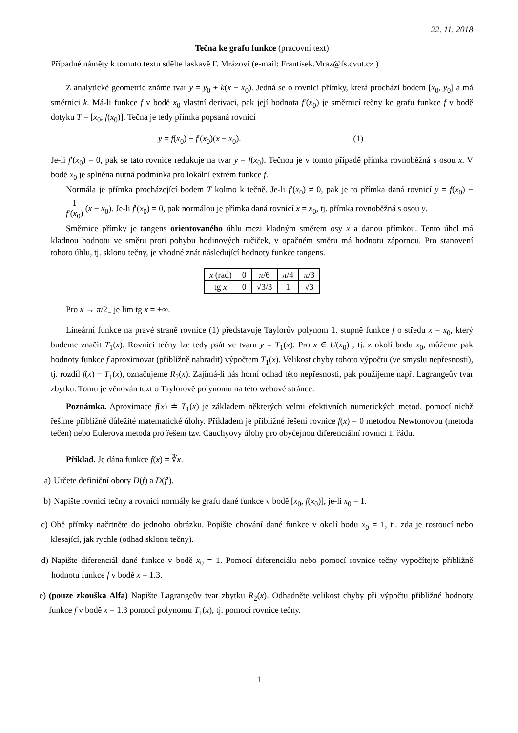22. 11. 2018
Tečna ke grafu funkce (pracovní text)
Případné náměty k tomuto textu sdělte laskavě F. Mrázovi (e-mail: Frantisek.Mraz@fs.cvut.cz )
Z analytické geometrie známe tvar y = y<sub>0</sub> + k(x − x<sub>0</sub>). Jedná se o rovnici přímky, která prochází bodem [x<sub>0</sub>, y<sub>0</sub>] a má směrnici k. Má-li funkce f v bodě x<sub>0</sub> vlastní derivaci, pak její hodnota f′(x<sub>0</sub>) je směrnicí tečny ke grafu funkce f v bodě dotyku T = [x<sub>0</sub>, f(x<sub>0</sub>)]. Tečna je tedy přímka popsaná rovnicí
y = f(x<sub>0</sub>) + f′(x<sub>0</sub>)(x − x<sub>0</sub>). (1)
Je-li f′(x<sub>0</sub>) = 0, pak se tato rovnice redukuje na tvar y = f(x<sub>0</sub>). Tečnou je v tomto případě přímka rovnoběžná s osou x. V bodě x<sub>0</sub> je splněna nutná podmínka pro lokální extrém funkce f.
Normála je přímka procházející bodem T kolmo k tečně. Je-li f′(x<sub>0</sub>) ≠ 0, pak je to přímka daná rovnicí y = f(x<sub>0</sub>) − 1 f′(x<sub>0</sub>) (x − x<sub>0</sub>). Je-li f′(x<sub>0</sub>) = 0, pak normálou je přímka daná rovnicí x = x<sub>0</sub>, tj. přímka rovnoběžná s osou y.
Směrnice přímky je tangens orientovaného úhlu mezi kladným směrem osy x a danou přímkou. Tento úhel má kladnou hodnotu ve směru proti pohybu hodinových ručiček, v opačném směru má hodnotu zápornou. Pro stanovení tohoto úhlu, tj. sklonu tečny, je vhodné znát následující hodnoty funkce tangens.
| x (rad) | 0 | π /6 | π /4 | π /3 |
| tg x | 0 | √3/3 | 1 | √3 |
Pro x → π/2<sub>−</sub> je lim tg x = +∞.
Lineární funkce na pravé straně rovnice (1) představuje Taylorův polynom 1. stupně funkce f o středu x = x<sub>0</sub>, který budeme značit T<sub>1</sub>(x). Rovnici tečny lze tedy psát ve tvaru y = T<sub>1</sub>(x). Pro x ∈ U(x<sub>0</sub>) , tj. z okolí bodu x<sub>0</sub>, můžeme pak hodnoty funkce f aproximovat (přibližně nahradit) výpočtem T<sub>1</sub>(x). Velikost chyby tohoto výpočtu (ve smyslu nepřesnosti), tj. rozdíl f(x) − T<sub>1</sub>(x), označujeme R<sub>2</sub>(x). Zajímá-li nás horní odhad této nepřesnosti, pak použijeme např. Lagrangeův tvar zbytku. Tomu je věnován text o Taylorově polynomu na této webové stránce.
Poznámka. Aproximace f(x) ≐ T<sub>1</sub>(x) je základem některých velmi efektivních numerických metod, pomocí nichž řešíme přibližně důležité matematické úlohy. Příkladem je přibližné řešení rovnice f(x) = 0 metodou Newtonovou (metoda tečen) nebo Eulerova metoda pro řešení tzv. Cauchyovy úlohy pro obyčejnou diferenciální rovnici 1. řádu.
Příklad. Je dána funkce f(x) = ∛x.
a) Určete definiční obory D(f) a D(f′).
b) Napište rovnici tečny a rovnici normály ke grafu dané funkce v bodě [x<sub>0</sub>, f(x<sub>0</sub>)], je-li x<sub>0</sub> = 1.
c) Obě přímky načrtněte do jednoho obrázku. Popište chování dané funkce v okolí bodu x<sub>0</sub> = 1, tj. zda je rostoucí nebo klesající, jak rychle (odhad sklonu tečny).
d) Napište diferenciál dané funkce v bodě x<sub>0</sub> = 1. Pomocí diferenciálu nebo pomocí rovnice tečny vypočítejte přibližně hodnotu funkce f v bodě x = 1.3.
e) (pouze zkouška Alfa) Napište Lagrangeův tvar zbytku R<sub>2</sub>(x). Odhadněte velikost chyby při výpočtu přibližné hodnoty funkce f v bodě x = 1.3 pomocí polynomu T<sub>1</sub>(x), tj. pomocí rovnice tečny.
1